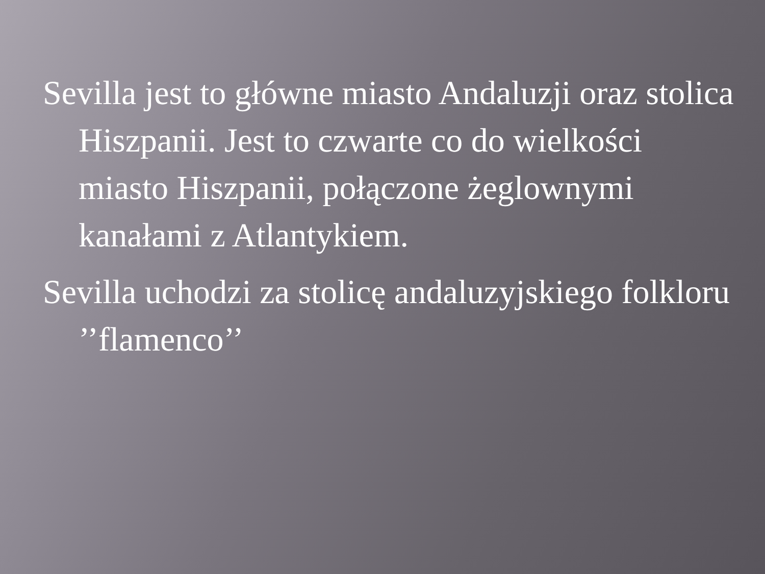Sevilla jest to główne miasto Andaluzji oraz stolica Hiszpanii. Jest to czwarte co do wielkości miasto Hiszpanii, połączone żeglownymi kanałami z Atlantykiem.
Sevilla uchodzi za stolicę andaluzyjskiego folkloru ’’flamenco’’